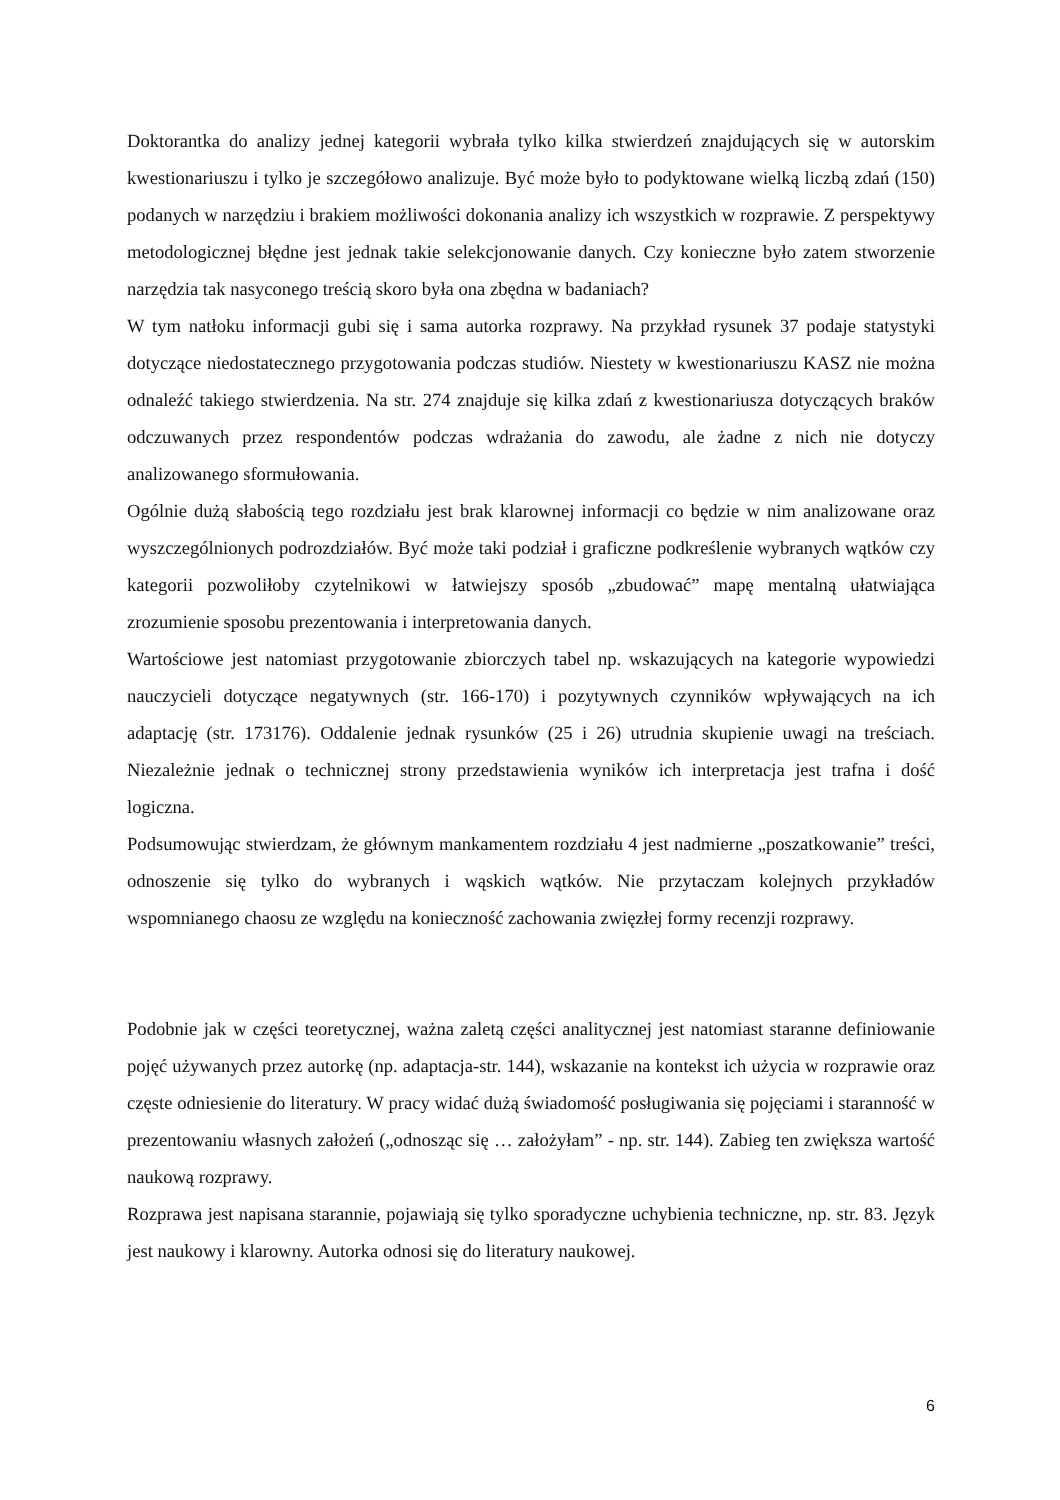Doktorantka do analizy jednej kategorii wybrała tylko kilka stwierdzeń znajdujących się w autorskim kwestionariuszu i tylko je szczegółowo analizuje. Być może było to podyktowane wielką liczbą zdań (150) podanych w narzędziu i brakiem możliwości dokonania analizy ich wszystkich w rozprawie. Z perspektywy metodologicznej błędne jest jednak takie selekcjonowanie danych. Czy konieczne było zatem stworzenie narzędzia tak nasyconego treścią skoro była ona zbędna w badaniach?
W tym natłoku informacji gubi się i sama autorka rozprawy. Na przykład rysunek 37 podaje statystyki dotyczące niedostatecznego przygotowania podczas studiów. Niestety w kwestionariuszu KASZ nie można odnaleźć takiego stwierdzenia. Na str. 274 znajduje się kilka zdań z kwestionariusza dotyczących braków odczuwanych przez respondentów podczas wdrażania do zawodu, ale żadne z nich nie dotyczy analizowanego sformułowania.
Ogólnie dużą słabością tego rozdziału jest brak klarownej informacji co będzie w nim analizowane oraz wyszczególnionych podrozdziałów. Być może taki podział i graficzne podkreślenie wybranych wątków czy kategorii pozwoliłoby czytelnikowi w łatwiejszy sposób „zbudować” mapę mentalną ułatwiająca zrozumienie sposobu prezentowania i interpretowania danych.
Wartościowe jest natomiast przygotowanie zbiorczych tabel np. wskazujących na kategorie wypowiedzi nauczycieli dotyczące negatywnych (str. 166-170) i pozytywnych czynników wpływających na ich adaptację (str. 173176). Oddalenie jednak rysunków (25 i 26) utrudnia skupienie uwagi na treściach. Niezależnie jednak o technicznej strony przedstawienia wyników ich interpretacja jest trafna i dość logiczna.
Podsumowując stwierdzam, że głównym mankamentem rozdziału 4 jest nadmierne „poszatkowanie” treści, odnoszenie się tylko do wybranych i wąskich wątków. Nie przytaczam kolejnych przykładów wspomnianego chaosu ze względu na konieczność zachowania zwięzłej formy recenzji rozprawy.
Podobnie jak w części teoretycznej, ważna zaletą części analitycznej jest natomiast staranne definiowanie pojęć używanych przez autorkę (np. adaptacja-str. 144), wskazanie na kontekst ich użycia w rozprawie oraz częste odniesienie do literatury. W pracy widać dużą świadomość posługiwania się pojęciami i staranność w prezentowaniu własnych założeń („odnosząc się … założyłam” - np. str. 144). Zabieg ten zwiększa wartość naukową rozprawy.
Rozprawa jest napisana starannie, pojawiają się tylko sporadyczne uchybienia techniczne, np. str. 83. Język jest naukowy i klarowny. Autorka odnosi się do literatury naukowej.
6